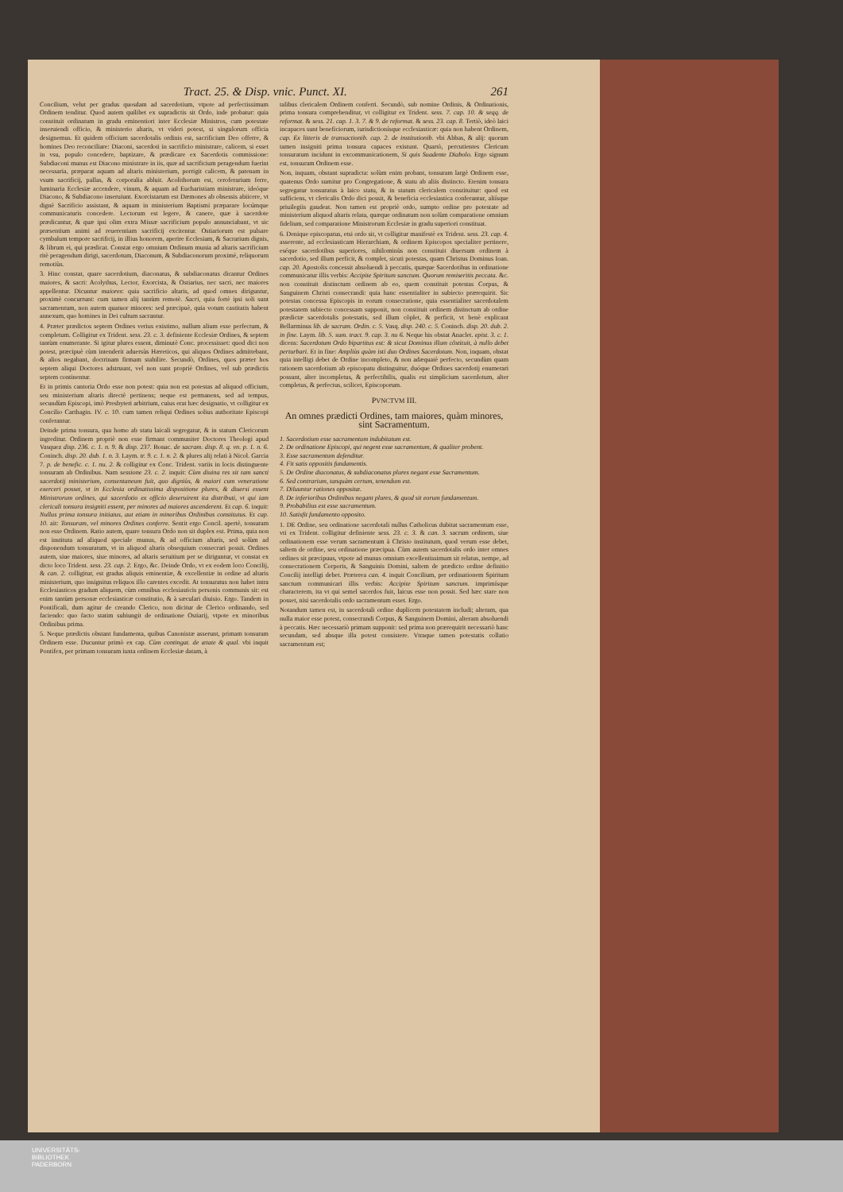Tract. 25. & Disp. vnic. Punct. XI. 261
Concilium, velut per gradus quosdam ad sacerdotium, vtpote ad perfectissimum Ordinem tenditur. Quod autem quilibet ex supradictis sit Ordo, inde probatur: quia constituit ordinatum in gradu eminentiori inter Ecclesiæ Ministros, cum potestate inseruiendi officio, & ministerio altaris, vt videri potest, si singulorum officia designemus. Et quidem officium sacerdotalis ordinis est, sacrificium Deo offerre, & homines Deo reconciliare: Diaconi, sacerdoti in sacrificio ministrare, calicem, si esset in vsu, populo concedere, baptizare, & prædicare ex Sacerdotis commissione: Subdiaconi munus est Diacono ministrare in iis, quæ ad sacrificium peragendum fuerint necessaria, præparat aquam ad altaris ministerium, porrigit calicem, & patenam in vsum sacrificij, pallas, & corporalia abluit. Acolithorum est, ceroferarium ferre, luminaria Ecclesiæ accendere, vinum, & aquam ad Eucharistiam ministrare, ideóque Diacono, & Subdiacono inseruiunt. Exorcistarum est Dæmones ab obsessis abiicere, vt dignè Sacrificio assistant, & aquam in ministerium Baptismi præparare locúmque communicaturis concedere. Lectorum est legere, & canere, quæ à sacerdote prædicantur, & quæ ipsi olim extra Missæ sacrificium populo annunciabant, vt sic præsentium animi ad reuerentiam sacrificij excitentur. Ostiariorum est pulsare cymbalum tempore sacrificij, in illius honorem, aperire Ecclesiam, & Sacrarium dignis, & librum ei, qui prædicat. Constat ergo omnium Ordinum munia ad altaris sacrificium ritè peragendum dirigi, sacerdotum, Diaconum, & Subdiaconorum proximè, reliquorum remotiùs.
3. Hinc constat, quare sacerdotium, diaconatus, & subdiaconatus dicantur Ordines maiores, & sacri: Acolythus, Lector, Exorcista, & Ostiarius, nec sacri, nec maiores appellentur. Dicuntur maiores: quia sacrificio altaris, ad quod omnes diriguntur, proximè concurrunt: cum tamen alij tantùm remotè. Sacri, quia fortè ipsi soli sunt sacramentum, non autem quatuor minores: sed præcipuè, quia votum castitatis habent annexum, quo homines in Dei cultum sacrantur.
4. Præter prædictos septem Ordines verius existimo, nullum alium esse perfectum, & completum. Colligitur ex Trident. sess. 23. c. 3. definiente Ecclesiæ Ordines, & septem tantùm enumerante. Si igitur plures essent, diminutè Conc. processisset: quod dici non potest, præcipuè cùm intenderit aduersùs Hæreticos, qui aliquos Ordines admittebant, & alios negabant, doctrinam firmam stabilire. Secundò, Ordines, quos præter hos septem aliqui Doctores adstruunt, vel non sunt propriè Ordines, vel sub prædictis septem continentur.
Et in primis cantoria Ordo esse non potest: quia non est potestas ad aliquod officium, seu ministerium altaris directè pertinens; neque est permanens, sed ad tempus, secundùm Episcopi, imò Presbyteri arbitrium, cuius erat hæc designatio, vt colligitur ex Concilio Carthagin. IV. c. 10. cum tamen reliqui Ordines solius authoritate Episcopi conferantur.
Deinde prima tonsura, qua homo ab statu laicali segregatur, & in statum Clericorum ingreditur. Ordinem propriè non esse firmant communiter Doctores Theologi apud Vasquez disp. 236. c. 1. n. 9. & disp. 237. Bonac. de sacram. disp. 8. q. vn. p. 1. n. 6. Coninch. disp. 20. dub. 1. n. 3. Laym. tr. 9. c. 1. n. 2. & plures alij relati à Nicol. Garcia 7. p. de benefic. c. 1. nu. 2. & colligitur ex Conc. Trident. variis in locis distinguente tonsuram ab Ordinibus. Nam sessione 23. c. 2. inquit: Cùm diuina res sit tam sancti sacerdotij ministerium, consentaneum fuit, quo digniùs, & maiori cum veneratione exerceri posset, vt in Ecclesia ordinatissima dispositione plures, & diuersi essent Ministrorum ordines, qui sacerdotio ex officio deseruirent ita distributi, vt qui iam clericali tonsura insigniti essent, per minores ad maiores ascenderent. Et cap. 6. inquit: Nullus prima tonsura initiatus, aut etiam in minoribus Ordinibus constitutus. Et cap. 10. ait: Tonsuram, vel minores Ordines conferre. Sentit ergo Concil. apertè, tonsuram non esse Ordinem. Ratio autem, quare tonsura Ordo non sit duplex est. Prima, quia non est instituta ad aliquod speciale munus, & ad officium altaris, sed solùm ad disponendum tonsuratum, vt in aliquod altaris obsequium consecrari possit. Ordines autem, siue maiores, siue minores, ad altaris seruitium per se diriguntur, vt constat ex dicto loco Trident. sess. 23. cap. 2. Ergo, &c. Deinde Ordo, vt ex eodem loco Concilij, & can. 2. colligitur, est gradus aliquis eminentiæ, & excellentiæ in ordine ad altaris ministerium, quo insignitus reliquos illo carentes excedit. At tonsuratus non habet intra Ecclesiasticos gradum aliquem, cùm omnibus ecclesiasticis personis communis sit: est enim tantùm personæ ecclesiasticæ constitutio, & à sæculari diuisio. Ergo. Tandem in Pontificali, dum agitur de creando Clerico, non dicitur de Clerico ordinando, sed faciendo: quo facto statim subiungit de ordinatione Ostiarij, vtpote ex minoribus Ordinibus prima.
5. Neque prædictis obstant fundamenta, quibus Canonistæ asserunt, primam tonsuram Ordinem esse. Ducuntur primò ex cap. Cùm contingat. de ætate & qual. vbi inquit Pontifex, per primam tonsuram iuxta ordinem Ecclesiæ datam, à
talibus clericalem Ordinem conferri. Secundò, sub nomine Ordinis, & Ordinationis, prima tonsura comprehenditur, vt colligitur ex Trident. sess. 7. cap. 10. & seqq. de reformat. & sess. 21. cap. 1. 3. 7. & 9. de reformat. & sess. 23. cap. 8. Tertiò, ideò laici incapaces sunt beneficiorum, iurisdictionísque ecclesiasticæ: quia non habent Ordinem, cap. Ex litteris de transactionib. cap. 2. de institutionib. vbi Abbas, & alij: quorum tamen insigniti prima tonsura capaces existunt. Quartò, percutientes Clericum tonsuratum incidunt in excommunicationem, Si quis Suadente Diabolo. Ergo signum est, tonsuram Ordinem esse.
Non, inquam, obstant supradicta: solùm enim probant, tonsuram largè Ordinem esse, quatenus Ordo sumitur pro Congregatione, & statu ab aliis distincto. Etenim tonsura segregatur tonsuratus à laico statu, & in statum clericalem constituitur: quod est sufficiens, vt clericalis Ordo dici possit, & beneficia ecclesiastica conferantur, aliísque priuilegiis gaudeat. Non tamen est propriè ordo, sumpto ordine pro potestate ad ministerium aliquod altaris relata, quæque ordinatum non solùm comparatione omnium fidelium, sed comparatione Ministrorum Ecclesiæ in gradu superiori constituat.
6. Denique episcopatus, etsi ordo sit, vt colligitur manifestè ex Trident. sess. 23. cap. 4. asserente, ad ecclesiasticam Hierarchiam, & ordinem Episcopos specialiter pertinere, eséque sacerdotibus superiores, nihilominùs non constituit diuersum ordinem à sacerdotio, sed illum perficit, & complet, sicuti potestas, quam Christus Dominus Ioan. cap. 20. Apostolis concessit absoluendi à peccatis, quæque Sacerdotibus in ordinatione communicatur illis verbis: Accipite Spiritum sanctum. Quorum remiseritis peccata. &c. non constituit distinctum ordinem ab eo, quem constituit potestas Corpus, & Sanguinem Christi consecrandi: quia hanc essentialiter in subiecto prærequirit. Sic potestas concessa Episcopis in eorum consecratione, quia essentialiter sacerdotalem potestatem subiecto concessam supponit, non constituit ordinem distinctum ab ordine prædictæ sacerdotalis potestatis, sed illum cõplet, & perficit, vt benè explicant Bellarminus lib. de sacram. Ordin. c. 5. Vasq. disp. 240. c. 5. Coninch. disp. 20. dub. 2. in fine. Laym. lib. 5. sum. tract. 9. cap. 3. nu 6. Neque his obstat Anaclet. epist. 3. c. 1. dicens: Sacerdotum Ordo bipartitus est: & sicut Dominus illum cõstituit, à nullo debet perturbari. Et in fine: Ampliùs quàm isti duo Ordines Sacerdotum. Non, inquam, obstat quia intelligi debet de Ordine incompleto, & non adæquatè perfecto, secundùm quam rationem sacerdotium ab episcopatu distinguitur, duóque Ordines sacerdotij enumerari possunt, alter incompletus, & perfectibilis, qualis est simplicium sacerdotum, alter completus, & perfectus, scilicet, Episcoporum.
PVNCTVM III.
An omnes prædicti Ordines, tam maiores, quàm minores, sint Sacramentum.
1. Sacerdotium esse sacramentum indubitatum est.
2. De ordinatione Episcopi, qui negent esse sacramentum, & qualiter probent.
3. Esse sacramentum defenditur.
4. Fit satis oppositis fundamentis.
5. De Ordine diaconatus, & subdiaconatus plures negant esse Sacramentum.
6. Sed contrarium, tanquàm certum, tenendum est.
7. Diluuntur rationes oppositæ.
8. De inferioribus Ordinibus negant plures, & quod sit eorum fundamentum.
9. Probabilius est esse sacramentum.
10. Satisfit fundamento opposito.
1. DE Ordine, seu ordinatione sacerdotali nullus Catholicus dubitat sacramentum esse, vti ex Trident. colligitur definiente sess. 23. c. 3. & can. 3. sacrum ordinem, siue ordinationem esse verum sacramentum à Christo institutum, quod verum esse debet, saltem de ordine, seu ordinatione præcipua. Cùm autem sacerdotalis ordo inter omnes ordines sit præcipuus, vtpote ad munus omnium excellentissimum sit relatus, nempe, ad consecrationem Corporis, & Sanguinis Domini, saltem de prædicto ordine definitio Concilij intelligi debet. Præterea can. 4. inquit Concilium, per ordinationem Spiritum sanctum communicari illis verbis: Accipite Spiritum sanctum. imprimísque characterem, ita vt qui semel sacerdos fuit, laicus esse non possit. Sed hæc stare non posset, nisi sacerdotalis ordo sacramentum esset. Ergo.
Notandum tamen est, in sacerdotali ordine duplicem potestatem includi; alteram, qua nulla maior esse potest, consecrandi Corpus, & Sanguinem Domini, alteram absoluendi à peccatis. Hæc necessariò primam supponit: sed prima non prærequirit necessariò hanc secundam, sed absque illa potest consistere. Vtraque tamen potestatis collatio sacramentum est;
UNIVERSITÄTS-
BIBLIOTHEK
PADERBORN